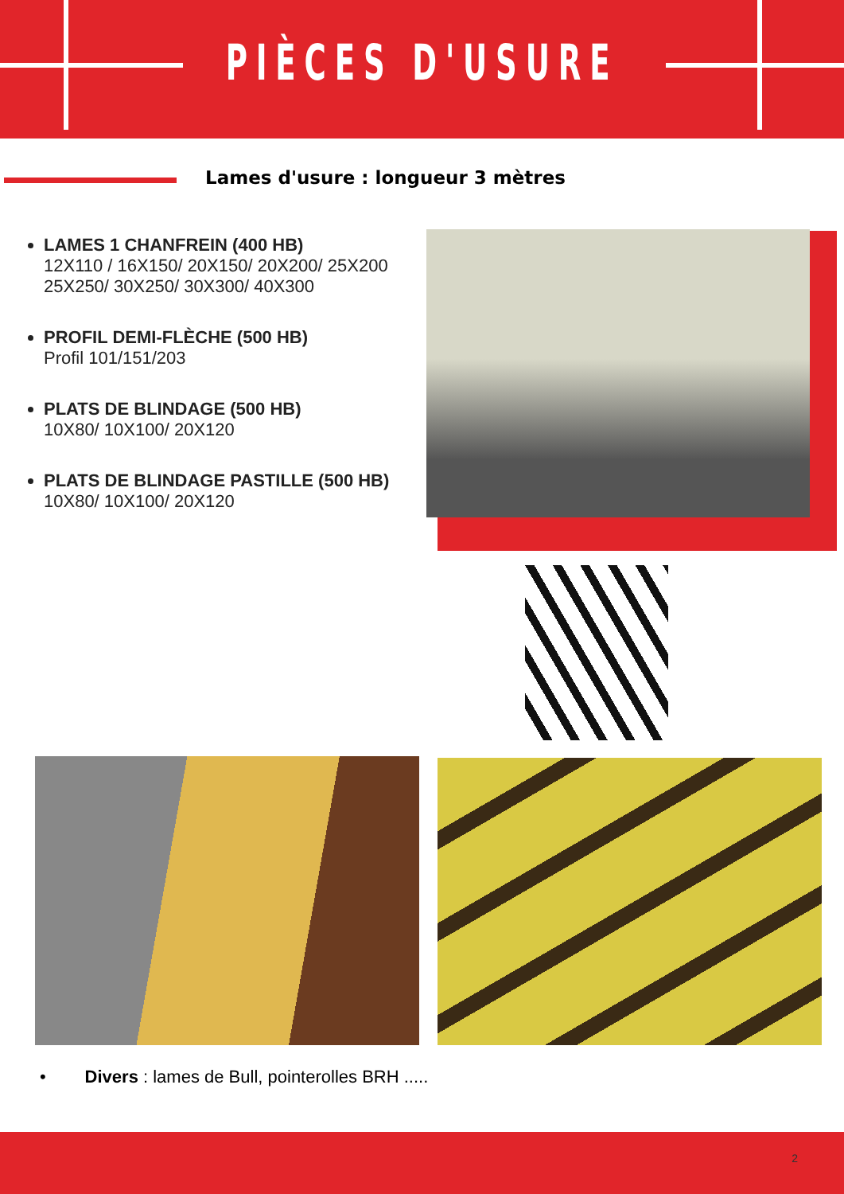PIÈCES D'USURE
Lames d'usure : longueur 3 mètres
LAMES 1 CHANFREIN (400 HB)
12X110 / 16X150/ 20X150/ 20X200/ 25X200 25X250/ 30X250/ 30X300/ 40X300
PROFIL DEMI-FLÈCHE (500 HB)
Profil 101/151/203
PLATS DE BLINDAGE (500 HB)
10X80/ 10X100/ 20X120
PLATS DE BLINDAGE PASTILLE (500 HB)
10X80/ 10X100/ 20X120
• Divers : lames de Bull, pointerolles BRH .....
2